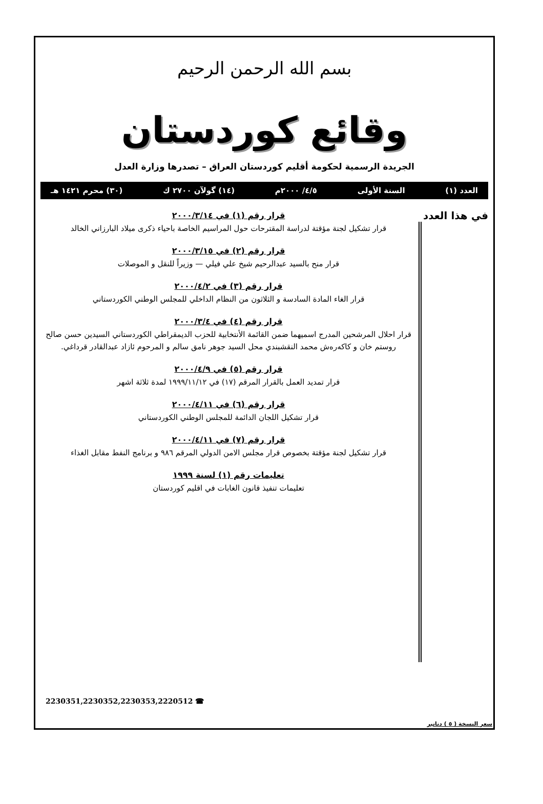بسم الله الرحمن الرحيم
وقائع كوردستان
الجريدة الرسمية لحكومة أقليم كوردستان العراق – تصدرها وزارة العدل
العدد (١) السنة الأولى ٤/٥/ ٢٠٠٠م (١٤) گولآن ٢٧٠٠ ك (٣٠) محرم ١٤٢١ هـ
في هذا العدد
قرار رقم (١) في ٢٠٠٠/٣/١٤
قرار تشكيل لجنة مؤقتة لدراسة المقترحات حول المراسيم الخاصة باحياء ذكرى ميلاد البارزاني الخالد
قرار رقم (٢) في ٢٠٠٠/٣/١٥
قرار منح بالسيد عبدالرحيم شيخ علي فيلي — وزيراً للنقل و الموصلات
قرار رقم (٣) في ٢٠٠٠/٤/٢
قرار الغاء المادة السادسة و الثلاثون من النظام الداخلي للمجلس الوطني الكوردستاني
قرار رقم (٤) في ٢٠٠٠/٣/٤
قرار احلال المرشحين المدرج اسميهما ضمن القائمة الأنتخابية للحزب الديمقراطي الكوردستاني السيدين حسن صالح روستم خان و كاكەرەش محمد النقشبندي محل السيد جوهر نامق سالم و المرحوم ئازاد عبدالقادر قرداغي.
قرار رقم (٥) في ٢٠٠٠/٤/٩
قرار تمديد العمل بالقرار المرقم (١٧) في ١٩٩٩/١١/١٢ لمدة ثلاثة اشهر
قرار رقم (٦) في ٢٠٠٠/٤/١١
قرار تشكيل اللجان الدائمة للمجلس الوطني الكوردستاني
قرار رقم (٧) في ٢٠٠٠/٤/١١
قرار تشكيل لجنة مؤقتة بخصوص قرار مجلس الامن الدولي المرقم ٩٨٦ و برنامج النفط مقابل الغذاء
تعليمات رقم (١) لسنة ١٩٩٩
تعليمات تنفيذ قانون الغابات في اقليم كوردستان
2230351,2230352,2230353,2220512 ☎
سعر النسخة ( ٥ ) دنانير